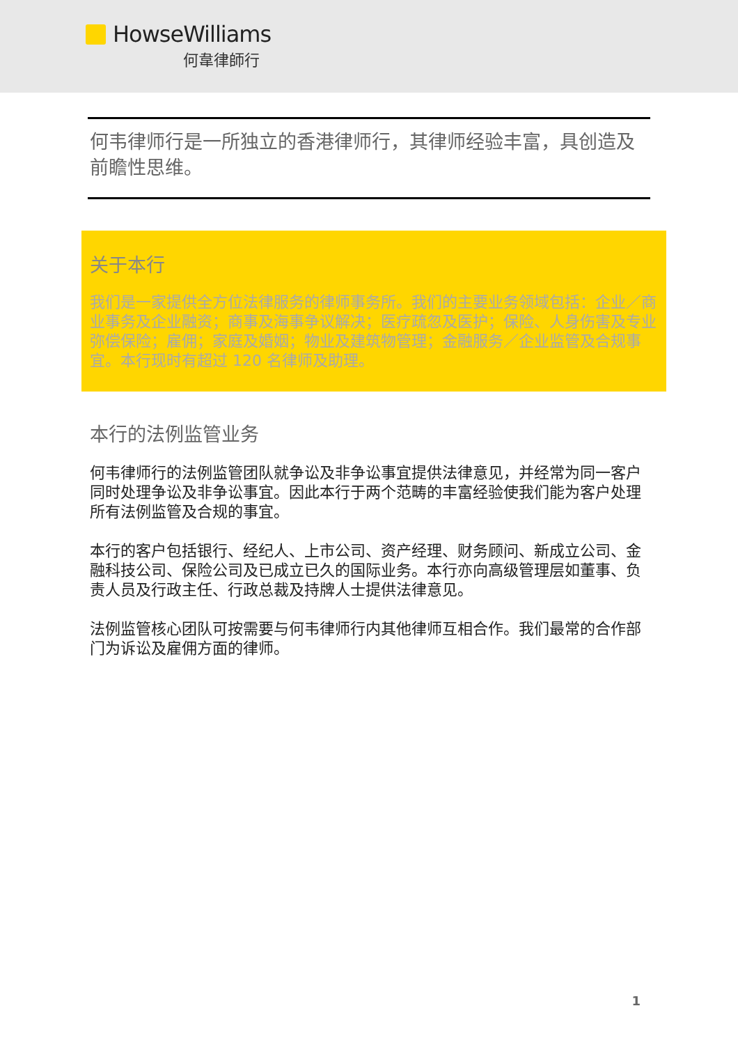HowseWilliams
何韋律師行
何韦律师行是一所独立的香港律师行，其律师经验丰富，具创造及前瞻性思维。
关于本行
我们是一家提供全方位法律服务的律师事务所。我们的主要业务领域包括：企业／商业事务及企业融资；商事及海事争议解决；医疗疏忽及医护；保险、人身伤害及专业弥偿保险；雇佣；家庭及婚姻；物业及建筑物管理；金融服务／企业监管及合规事宜。本行现时有超过 120 名律师及助理。
本行的法例监管业务
何韦律师行的法例监管团队就争讼及非争讼事宜提供法律意见，并经常为同一客户同时处理争讼及非争讼事宜。因此本行于两个范畴的丰富经验使我们能为客户处理所有法例监管及合规的事宜。
本行的客户包括银行、经纪人、上市公司、资产经理、财务顾问、新成立公司、金融科技公司、保险公司及已成立已久的国际业务。本行亦向高级管理层如董事、负责人员及行政主任、行政总裁及持牌人士提供法律意见。
法例监管核心团队可按需要与何韦律师行内其他律师互相合作。我们最常的合作部门为诉讼及雇佣方面的律师。
1